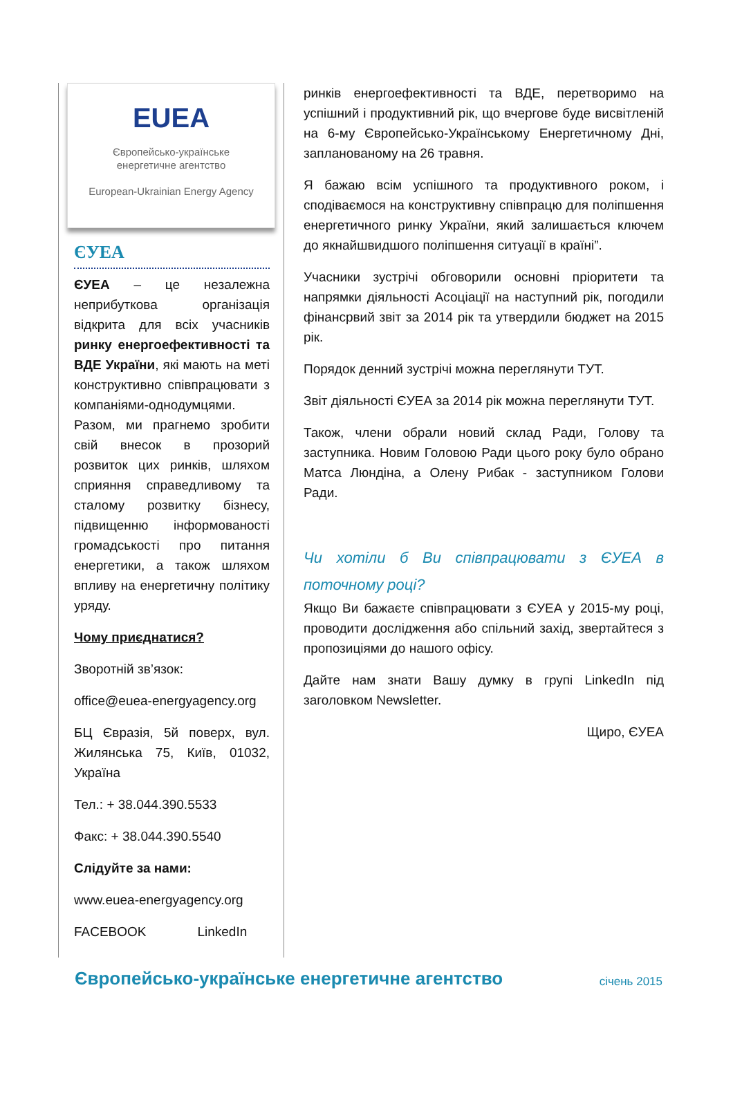EUEA
Європейсько-українське
енергетичне агентство
European-Ukrainian Energy Agency
ЄУЕА
ЄУЕА – це незалежна неприбуткова організація відкрита для всіх учасників ринку енергоефективності та ВДЕ України, які мають на меті конструктивно співпрацювати з компаніями-однодумцями. Разом, ми прагнемо зробити свій внесок в прозорий розвиток цих ринків, шляхом сприяння справедливому та сталому розвитку бізнесу, підвищенню інформованості громадськості про питання енергетики, а також шляхом впливу на енергетичну політику уряду.
Чому приєднатися?
Зворотній зв’язок:
office@euea-energyagency.org
БЦ Євразія, 5й поверх, вул. Жилянська 75, Київ, 01032, Україна
Тел.: + 38.044.390.5533
Факс: + 38.044.390.5540
Слідуйте за нами:
www.euea-energyagency.org
FACEBOOK LinkedIn
ринків енергоефективності та ВДЕ, перетворимо на успішний і продуктивний рік, що вчергове буде висвітленій на 6-му Європейсько-Українському Енергетичному Дні, запланованому на 26 травня.
Я бажаю всім успішного та продуктивного роком, і сподіваємося на конструктивну співпрацю для поліпшення енергетичного ринку України, який залишається ключем до якнайшвидшого поліпшення ситуації в країні”.
Учасники зустрічі обговорили основні пріоритети та напрямки діяльності Асоціації на наступний рік, погодили фінансрвий звіт за 2014 рік та утвердили бюджет на 2015 рік.
Порядок денний зустрічі можна переглянути ТУТ.
Звіт діяльності ЄУЕА за 2014 рік можна переглянути ТУТ.
Також, члени обрали новий склад Ради, Голову та заступника. Новим Головою Ради цього року було обрано Матса Люндіна, а Олену Рибак - заступником Голови Ради.
Чи хотіли б Ви співпрацювати з ЄУЕА в поточному році?
Якщо Ви бажаєте співпрацювати з ЄУЕА у 2015-му році, проводити дослідження або спільний захід, звертайтеся з пропозиціями до нашого офісу.
Дайте нам знати Вашу думку в групі LinkedIn під заголовком Newsletter.
Щиро, ЄУЕА
Європейсько-українське енергетичне агентство січень 2015